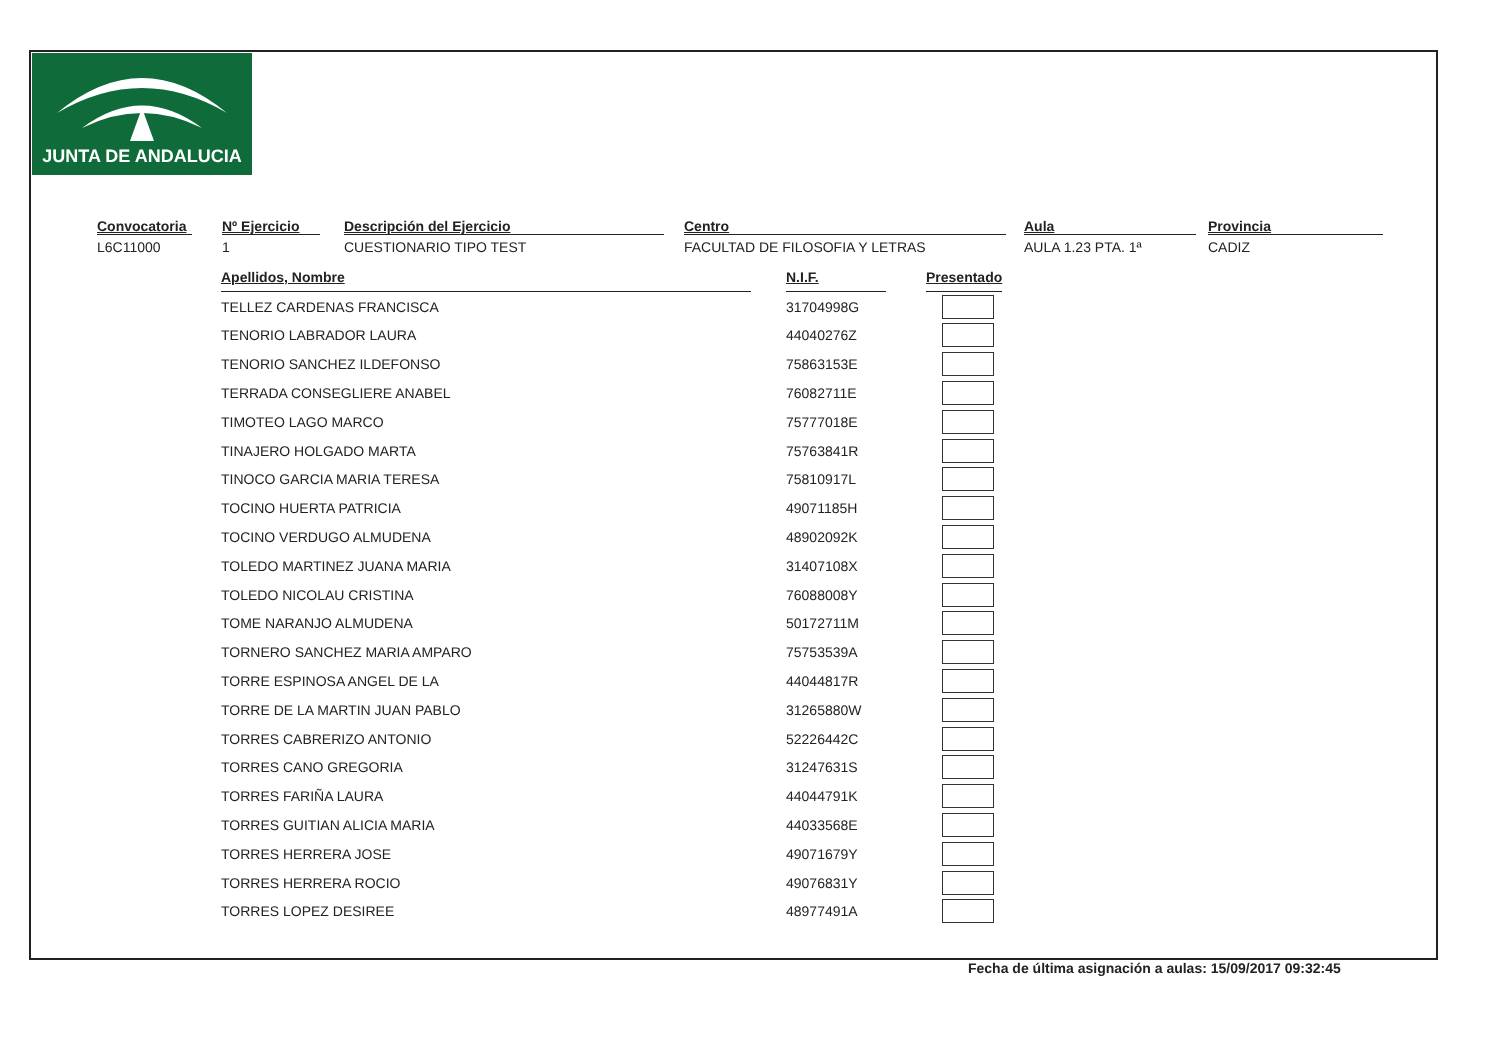JUNTA DE ANDALUCIA
Convocatoria
L6C11000
Nº Ejercicio
1
Descripción del Ejercicio
CUESTIONARIO TIPO TEST
Centro
FACULTAD DE FILOSOFIA Y LETRAS
Aula
AULA 1.23 PTA. 1ª
Provincia
CADIZ
| Apellidos, Nombre | | N.I.F. | | Presentado |
| TELLEZ CARDENAS FRANCISCA | | 31704998G | | |
| TENORIO LABRADOR LAURA | | 44040276Z | | |
| TENORIO SANCHEZ ILDEFONSO | | 75863153E | | |
| TERRADA CONSEGLIERE ANABEL | | 76082711E | | |
| TIMOTEO LAGO MARCO | | 75777018E | | |
| TINAJERO HOLGADO MARTA | | 75763841R | | |
| TINOCO GARCIA MARIA TERESA | | 75810917L | | |
| TOCINO HUERTA PATRICIA | | 49071185H | | |
| TOCINO VERDUGO ALMUDENA | | 48902092K | | |
| TOLEDO MARTINEZ JUANA MARIA | | 31407108X | | |
| TOLEDO NICOLAU CRISTINA | | 76088008Y | | |
| TOME NARANJO ALMUDENA | | 50172711M | | |
| TORNERO SANCHEZ MARIA AMPARO | | 75753539A | | |
| TORRE ESPINOSA ANGEL DE LA | | 44044817R | | |
| TORRE DE LA MARTIN JUAN PABLO | | 31265880W | | |
| TORRES CABRERIZO ANTONIO | | 52226442C | | |
| TORRES CANO GREGORIA | | 31247631S | | |
| TORRES FARIÑA LAURA | | 44044791K | | |
| TORRES GUITIAN ALICIA MARIA | | 44033568E | | |
| TORRES HERRERA JOSE | | 49071679Y | | |
| TORRES HERRERA ROCIO | | 49076831Y | | |
| TORRES LOPEZ DESIREE | | 48977491A | | |
Fecha de última asignación a aulas: 15/09/2017 09:32:45